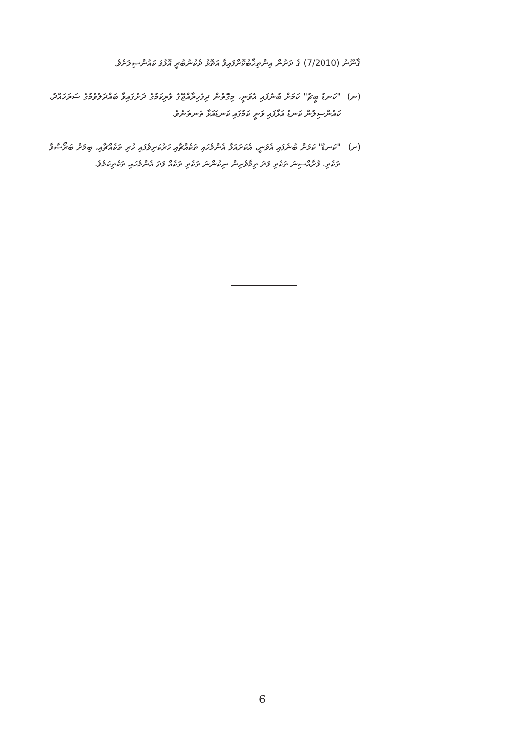ޤާނޫނު (7/2010) ގެ ދަށުން އިންތިޚާބުކޮށްފައިވާ އަތޮޅު ދެކުނުބުރީ އޮޅުވަ ކައުންސިލަށެވެ.
(ނ) "ކަނޑު ބީޗު" ކަމަށް ބުނެފައި އެވަނީ، މިގޮތުން ދިވެހިރާއްޖޭގެ ވެރިކަމުގެ ދަށުގައިވާ ބައްދަލުވުމުގެ ސަރަހައްދު، ކައުންސިލުން ކަނޑު އަޅާފައި ވަނީ ކަމުގައި ކަނޑައަޅާ ތަނތަނެވެ.
(ށ) "ކަނޑު" ކަމަށް ބުނެފައި އެވަނީ، އެކަށައަޅާ އެންމެހައި ތަކެއްޗާއި ހަރުކަށިވެފައި ހުރި ތަކެއްޗާއި، ބިމަށް ބަރޯސާވާ ތަކެތި، ފުރާއްސިނަ ތަކެތި ފަދަ ތިމާވެށިން ނިކުންނަ ތަކެތި ތަކެއް ފަދަ އެންމެހައި ތަކެތިކަމެވެ.
6